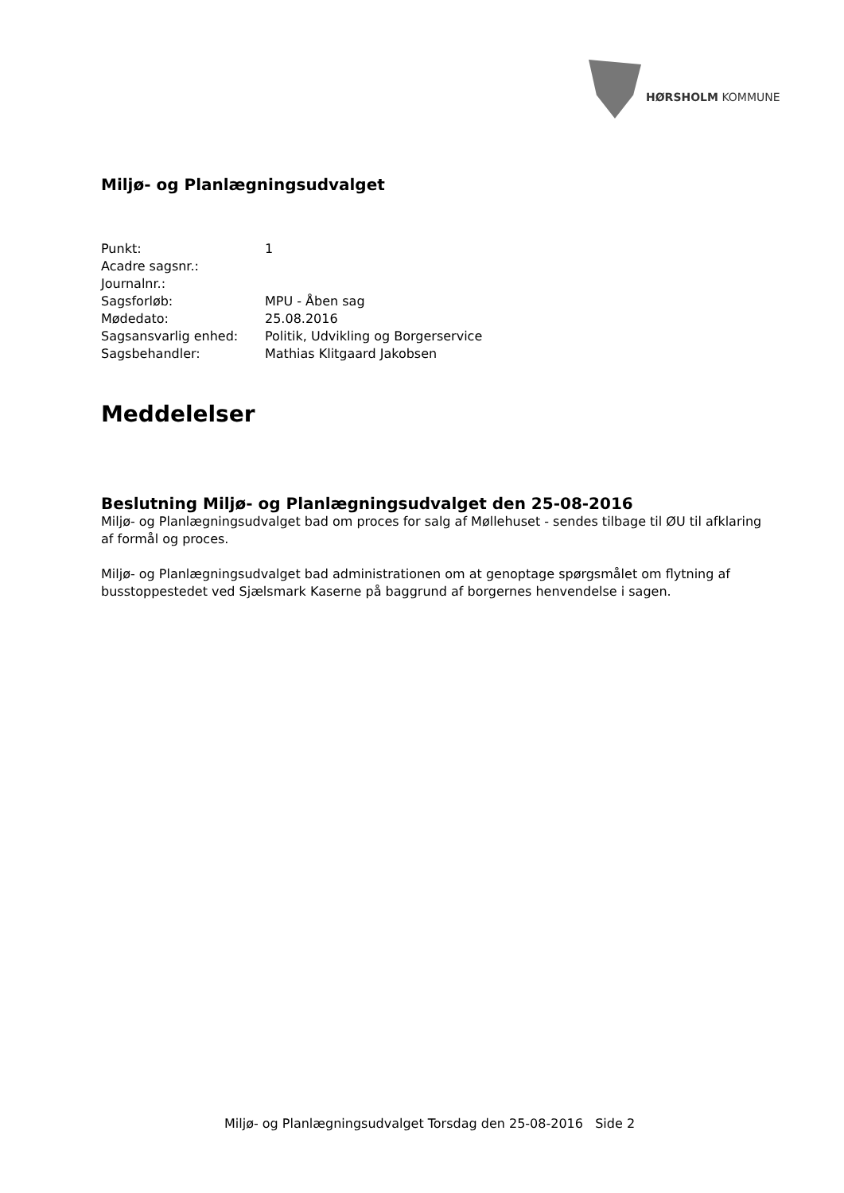HØRSHOLM KOMMUNE
Miljø- og Planlægningsudvalget
| Punkt: | 1 |
| Acadre sagsnr.: | |
| Journalnr.: | |
| Sagsforløb: | MPU - Åben sag |
| Mødedato: | 25.08.2016 |
| Sagsansvarlig enhed: | Politik, Udvikling og Borgerservice |
| Sagsbehandler: | Mathias Klitgaard Jakobsen |
Meddelelser
Beslutning Miljø- og Planlægningsudvalget den 25-08-2016
Miljø- og Planlægningsudvalget bad om proces for salg af Møllehuset - sendes tilbage til ØU til afklaring af formål og proces.
Miljø- og Planlægningsudvalget bad administrationen om at genoptage spørgsmålet om flytning af busstoppestedet ved Sjælsmark Kaserne på baggrund af borgernes henvendelse i sagen.
Miljø- og Planlægningsudvalget Torsdag den 25-08-2016 Side 2